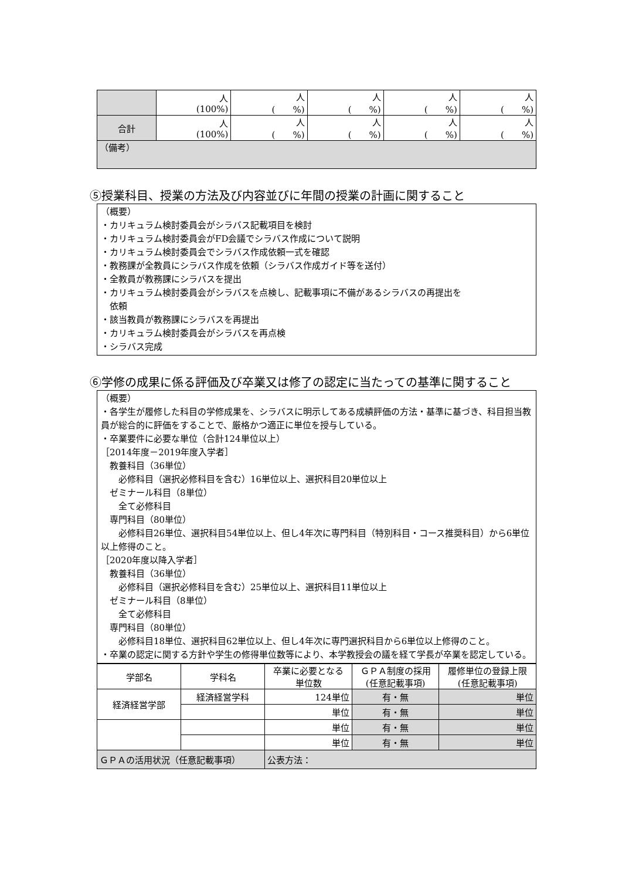| | 人 (100%) | 人 ( %) | 人 ( %) | 人 ( %) | 人 ( %) |
| 合計 | 人 (100%) | 人 ( %) | 人 ( %) | 人 ( %) | 人 ( %) |
| （備考） | | | | | |
⑤授業科目、授業の方法及び内容並びに年間の授業の計画に関すること
（概要）
・カリキュラム検討委員会がシラバス記載項目を検討
・カリキュラム検討委員会がFD会議でシラバス作成について説明
・カリキュラム検討委員会でシラバス作成依頼一式を確認
・教務課が全教員にシラバス作成を依頼（シラバス作成ガイド等を送付）
・全教員が教務課にシラバスを提出
・カリキュラム検討委員会がシラバスを点検し、記載事項に不備があるシラバスの再提出を
　依頼
・該当教員が教務課にシラバスを再提出
・カリキュラム検討委員会がシラバスを再点検
・シラバス完成
⑥学修の成果に係る評価及び卒業又は修了の認定に当たっての基準に関すること
（概要）
・各学生が履修した科目の学修成果を、シラバスに明示してある成績評価の方法・基準に基づき、科目担当教員が総合的に評価をすることで、厳格かつ適正に単位を授与している。
・卒業要件に必要な単位（合計124単位以上）
［2014年度－2019年度入学者］
　教養科目（36単位）
　　必修科目（選択必修科目を含む）16単位以上、選択科目20単位以上
　ゼミナール科目（8単位）
　　全て必修科目
　専門科目（80単位）
　　必修科目26単位、選択科目54単位以上、但し4年次に専門科目（特別科目・コース推奨科目）から6単位以上修得のこと。
［2020年度以降入学者］
　教養科目（36単位）
　　必修科目（選択必修科目を含む）25単位以上、選択科目11単位以上
　ゼミナール科目（8単位）
　　全て必修科目
　専門科目（80単位）
　　必修科目18単位、選択科目62単位以上、但し4年次に専門選択科目から6単位以上修得のこと。
・卒業の認定に関する方針や学生の修得単位数等により、本学教授会の議を経て学長が卒業を認定している。
| 学部名 | 学科名 | 卒業に必要となる 単位数 | ＧＰＡ制度の採用 (任意記載事項) | 履修単位の登録上限 (任意記載事項) |
| --- | --- | --- | --- | --- |
| 経済経営学部 | 経済経営学科 | 124単位 | 有・無 | 単位 |
| | | 単位 | 有・無 | 単位 |
| | | 単位 | 有・無 | 単位 |
| | | 単位 | 有・無 | 単位 |
| ＧＰＡの活用状況（任意記載事項） | | 公表方法： | | |